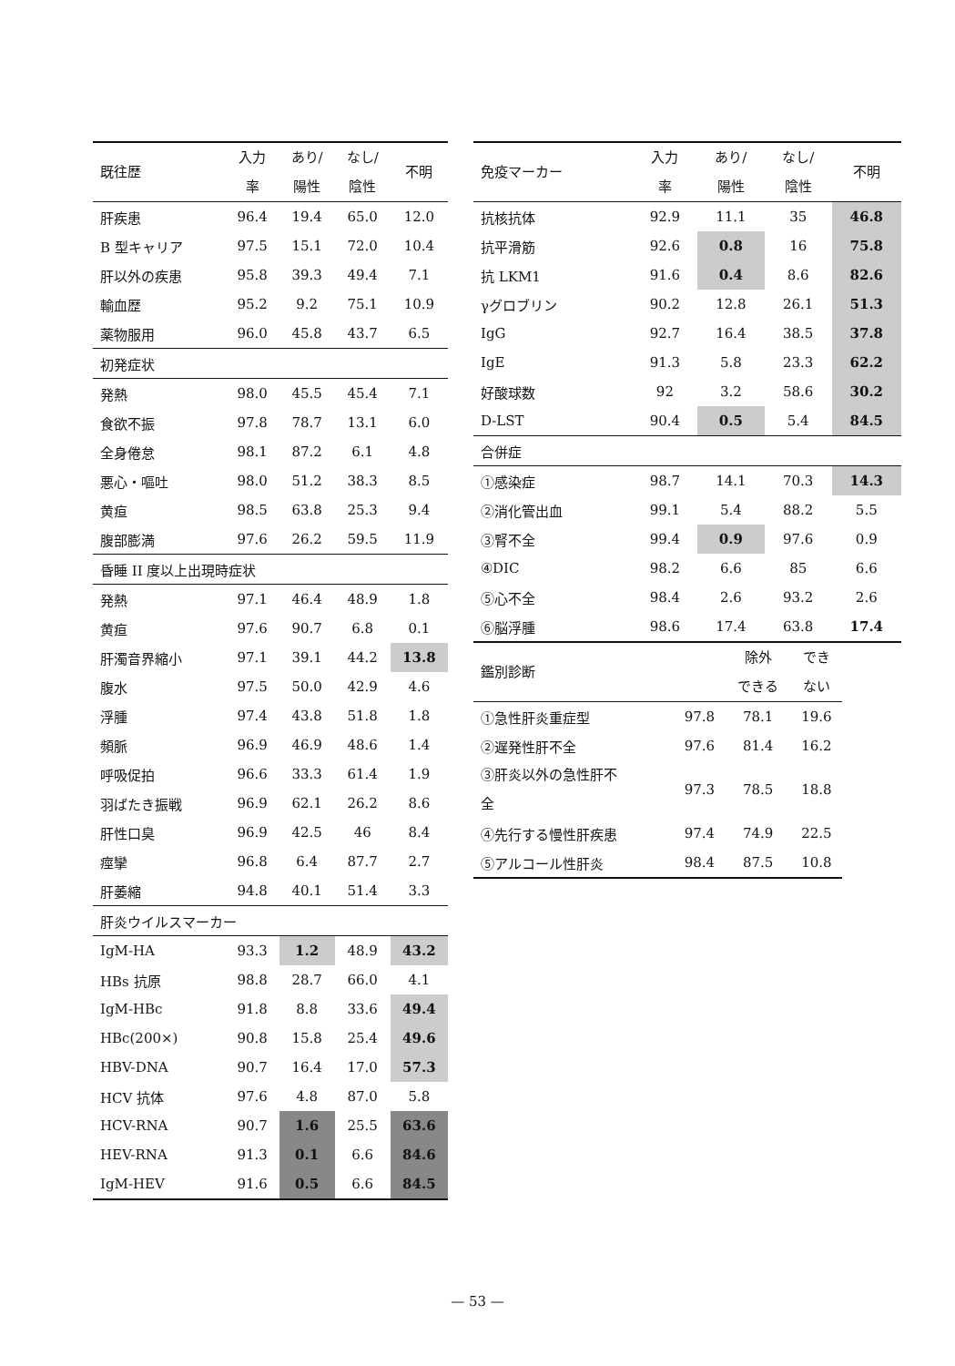| 既往歴 | 入力 率 | あり/ 陽性 | なし/ 陰性 | 不明 |
| --- | --- | --- | --- | --- |
| 肝疾患 | 96.4 | 19.4 | 65.0 | 12.0 |
| B 型キャリア | 97.5 | 15.1 | 72.0 | 10.4 |
| 肝以外の疾患 | 95.8 | 39.3 | 49.4 | 7.1 |
| 輸血歴 | 95.2 | 9.2 | 75.1 | 10.9 |
| 薬物服用 | 96.0 | 45.8 | 43.7 | 6.5 |
| 初発症状 | | | | |
| 発熱 | 98.0 | 45.5 | 45.4 | 7.1 |
| 食欲不振 | 97.8 | 78.7 | 13.1 | 6.0 |
| 全身倦怠 | 98.1 | 87.2 | 6.1 | 4.8 |
| 悪心・嘔吐 | 98.0 | 51.2 | 38.3 | 8.5 |
| 黄疸 | 98.5 | 63.8 | 25.3 | 9.4 |
| 腹部膨満 | 97.6 | 26.2 | 59.5 | 11.9 |
| 昏睡 II 度以上出現時症状 | | | | |
| 発熱 | 97.1 | 46.4 | 48.9 | 1.8 |
| 黄疸 | 97.6 | 90.7 | 6.8 | 0.1 |
| 肝濁音界縮小 | 97.1 | 39.1 | 44.2 | 13.8 |
| 腹水 | 97.5 | 50.0 | 42.9 | 4.6 |
| 浮腫 | 97.4 | 43.8 | 51.8 | 1.8 |
| 頻脈 | 96.9 | 46.9 | 48.6 | 1.4 |
| 呼吸促拍 | 96.6 | 33.3 | 61.4 | 1.9 |
| 羽ばたき振戦 | 96.9 | 62.1 | 26.2 | 8.6 |
| 肝性口臭 | 96.9 | 42.5 | 46 | 8.4 |
| 痙攣 | 96.8 | 6.4 | 87.7 | 2.7 |
| 肝萎縮 | 94.8 | 40.1 | 51.4 | 3.3 |
| 肝炎ウイルスマーカー | | | | |
| IgM-HA | 93.3 | 1.2 | 48.9 | 43.2 |
| HBs 抗原 | 98.8 | 28.7 | 66.0 | 4.1 |
| IgM-HBc | 91.8 | 8.8 | 33.6 | 49.4 |
| HBc(200×) | 90.8 | 15.8 | 25.4 | 49.6 |
| HBV-DNA | 90.7 | 16.4 | 17.0 | 57.3 |
| HCV 抗体 | 97.6 | 4.8 | 87.0 | 5.8 |
| HCV-RNA | 90.7 | 1.6 | 25.5 | 63.6 |
| HEV-RNA | 91.3 | 0.1 | 6.6 | 84.6 |
| IgM-HEV | 91.6 | 0.5 | 6.6 | 84.5 |
| 免疫マーカー | 入力 率 | あり/ 陽性 | なし/ 陰性 | 不明 |
| --- | --- | --- | --- | --- |
| 抗核抗体 | 92.9 | 11.1 | 35 | 46.8 |
| 抗平滑筋 | 92.6 | 0.8 | 16 | 75.8 |
| 抗 LKM1 | 91.6 | 0.4 | 8.6 | 82.6 |
| γグロブリン | 90.2 | 12.8 | 26.1 | 51.3 |
| IgG | 92.7 | 16.4 | 38.5 | 37.8 |
| IgE | 91.3 | 5.8 | 23.3 | 62.2 |
| 好酸球数 | 92 | 3.2 | 58.6 | 30.2 |
| D-LST | 90.4 | 0.5 | 5.4 | 84.5 |
| 合併症 | | | | |
| ①感染症 | 98.7 | 14.1 | 70.3 | 14.3 |
| ②消化管出血 | 99.1 | 5.4 | 88.2 | 5.5 |
| ③腎不全 | 99.4 | 0.9 | 97.6 | 0.9 |
| ④DIC | 98.2 | 6.6 | 85 | 6.6 |
| ⑤心不全 | 98.4 | 2.6 | 93.2 | 2.6 |
| ⑥脳浮腫 | 98.6 | 17.4 | 63.8 | 17.4 |
| 鑑別診断 | | 除外 できる | でき ない |
| --- | --- | --- | --- |
| ①急性肝炎重症型 | 97.8 | 78.1 | 19.6 |
| ②遅発性肝不全 | 97.6 | 81.4 | 16.2 |
| ③肝炎以外の急性肝不 全 | 97.3 | 78.5 | 18.8 |
| ④先行する慢性肝疾患 | 97.4 | 74.9 | 22.5 |
| ⑤アルコール性肝炎 | 98.4 | 87.5 | 10.8 |
— 53 —